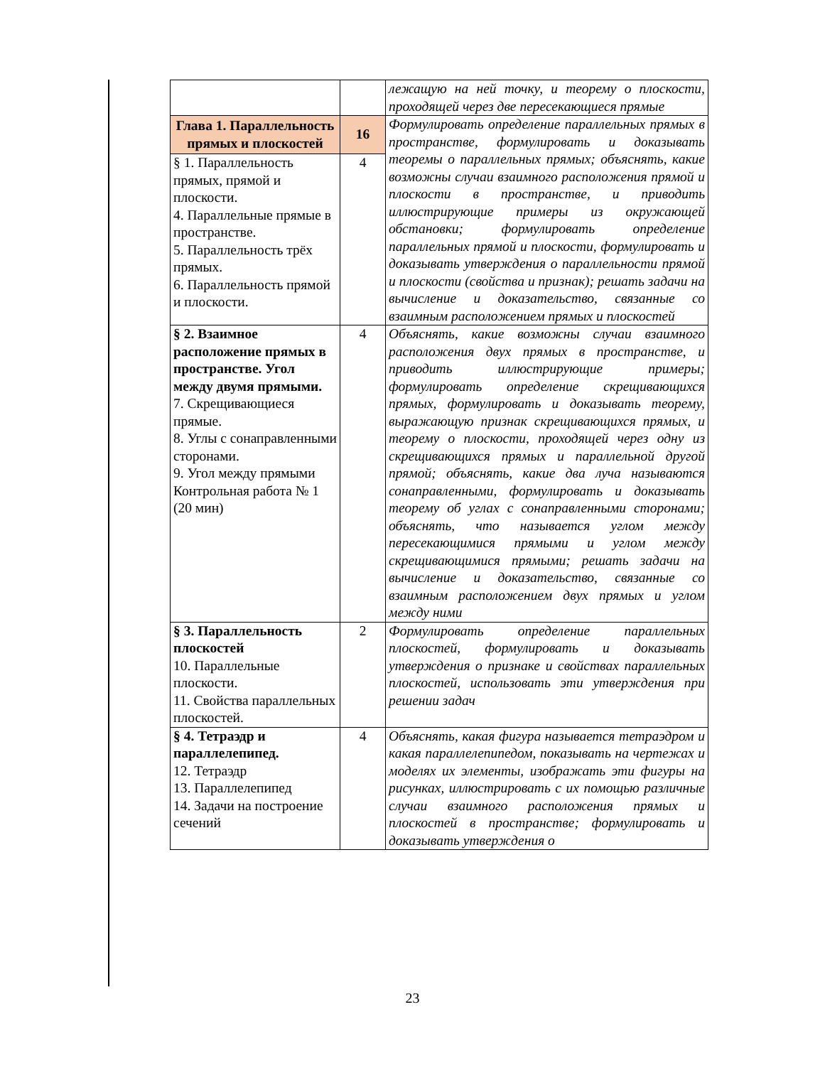| | | лежащую на ней точку, и теорему о плоскости, проходящей через две пересекающиеся прямые |
| Глава 1. Параллельность прямых и плоскостей | 16 | Формулировать определение параллельных прямых в пространстве, формулировать и доказывать теоремы о параллельных прямых; объяснять, какие возможны случаи взаимного расположения прямой и плоскости в пространстве, и приводить иллюстрирующие примеры из окружающей обстановки; формулировать определение параллельных прямой и плоскости, формулировать и доказывать утверждения о параллельности прямой и плоскости (свойства и признак); решать задачи на вычисление и доказательство, связанные со взаимным расположением прямых и плоскостей |
| § 1. Параллельность прямых, прямой и плоскости. 4. Параллельные прямые в пространстве. 5. Параллельность трёх прямых. 6. Параллельность прямой и плоскости. | 4 | |
| § 2. Взаимное расположение прямых в пространстве. Угол между двумя прямыми. 7. Скрещивающиеся прямые. 8. Углы с сонаправленными сторонами. 9. Угол между прямыми Контрольная работа № 1 (20 мин) | 4 | Объяснять, какие возможны случаи взаимного расположения двух прямых в пространстве, и приводить иллюстрирующие примеры; формулировать определение скрещивающихся прямых, формулировать и доказывать теорему, выражающую признак скрещивающихся прямых, и теорему о плоскости, проходящей через одну из скрещивающихся прямых и параллельной другой прямой; объяснять, какие два луча называются сонаправленными, формулировать и доказывать теорему об углах с сонаправленными сторонами; объяснять, что называется углом между пересекающимися прямыми и углом между скрещивающимися прямыми; решать задачи на вычисление и доказательство, связанные со взаимным расположением двух прямых и углом между ними |
| § 3. Параллельность плоскостей 10. Параллельные плоскости. 11. Свойства параллельных плоскостей. | 2 | Формулировать определение параллельных плоскостей, формулировать и доказывать утверждения о признаке и свойствах параллельных плоскостей, использовать эти утверждения при решении задач |
| § 4. Тетраэдр и параллелепипед. 12. Тетраэдр 13. Параллелепипед 14. Задачи на построение сечений | 4 | Объяснять, какая фигура называется тетраэдром и какая параллелепипедом, показывать на чертежах и моделях их элементы, изображать эти фигуры на рисунках, иллюстрировать с их помощью различные случаи взаимного расположения прямых и плоскостей в пространстве; формулировать и доказывать утверждения о |
23